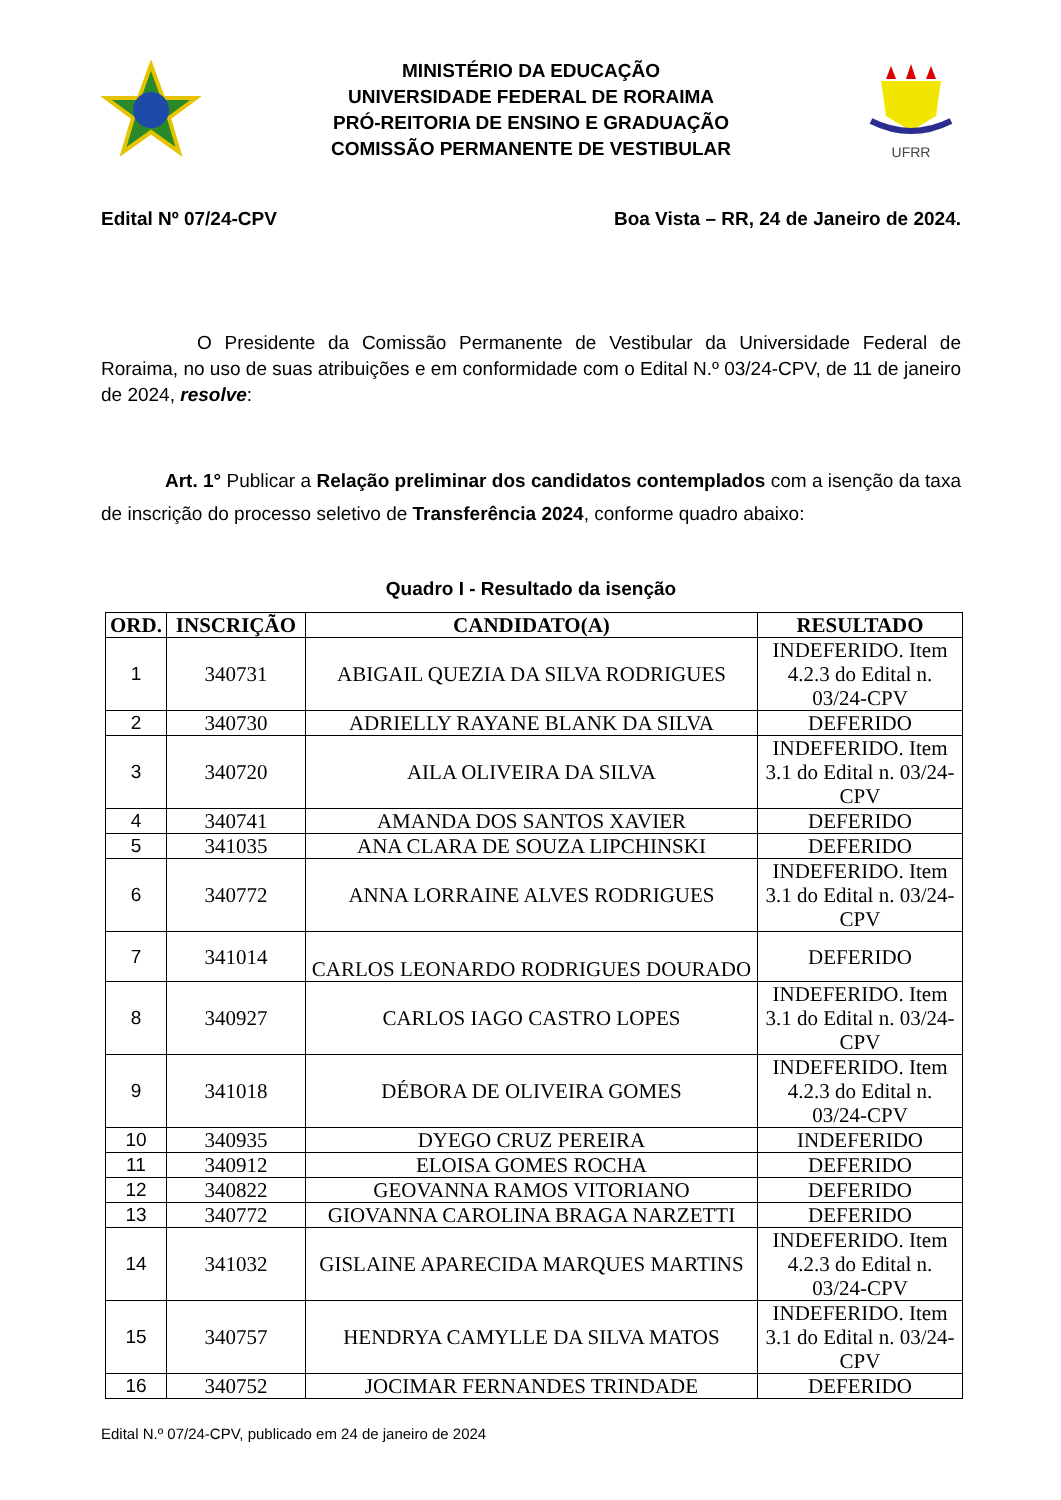MINISTÉRIO DA EDUCAÇÃO
UNIVERSIDADE FEDERAL DE RORAIMA
PRÓ-REITORIA DE ENSINO E GRADUAÇÃO
COMISSÃO PERMANENTE DE VESTIBULAR
UFRR
Edital Nº 07/24-CPV Boa Vista – RR, 24 de Janeiro de 2024.
O Presidente da Comissão Permanente de Vestibular da Universidade Federal de Roraima, no uso de suas atribuições e em conformidade com o Edital N.º 03/24-CPV, de 11 de janeiro de 2024, resolve:
Art. 1° Publicar a Relação preliminar dos candidatos contemplados com a isenção da taxa de inscrição do processo seletivo de Transferência 2024, conforme quadro abaixo:
Quadro I - Resultado da isenção
| ORD. | INSCRIÇÃO | CANDIDATO(A) | RESULTADO |
| --- | --- | --- | --- |
| 1 | 340731 | ABIGAIL QUEZIA DA SILVA RODRIGUES | INDEFERIDO. Item 4.2.3 do Edital n. 03/24-CPV |
| 2 | 340730 | ADRIELLY RAYANE BLANK DA SILVA | DEFERIDO |
| 3 | 340720 | AILA OLIVEIRA DA SILVA | INDEFERIDO. Item 3.1 do Edital n. 03/24-CPV |
| 4 | 340741 | AMANDA DOS SANTOS XAVIER | DEFERIDO |
| 5 | 341035 | ANA CLARA DE SOUZA LIPCHINSKI | DEFERIDO |
| 6 | 340772 | ANNA LORRAINE ALVES RODRIGUES | INDEFERIDO. Item 3.1 do Edital n. 03/24-CPV |
| 7 | 341014 | CARLOS LEONARDO RODRIGUES DOURADO | DEFERIDO |
| 8 | 340927 | CARLOS IAGO CASTRO LOPES | INDEFERIDO. Item 3.1 do Edital n. 03/24-CPV |
| 9 | 341018 | DÉBORA DE OLIVEIRA GOMES | INDEFERIDO. Item 4.2.3 do Edital n. 03/24-CPV |
| 10 | 340935 | DYEGO CRUZ PEREIRA | INDEFERIDO |
| 11 | 340912 | ELOISA GOMES ROCHA | DEFERIDO |
| 12 | 340822 | GEOVANNA RAMOS VITORIANO | DEFERIDO |
| 13 | 340772 | GIOVANNA CAROLINA BRAGA NARZETTI | DEFERIDO |
| 14 | 341032 | GISLAINE APARECIDA MARQUES MARTINS | INDEFERIDO. Item 4.2.3 do Edital n. 03/24-CPV |
| 15 | 340757 | HENDRYA CAMYLLE DA SILVA MATOS | INDEFERIDO. Item 3.1 do Edital n. 03/24-CPV |
| 16 | 340752 | JOCIMAR FERNANDES TRINDADE | DEFERIDO |
Edital N.º 07/24-CPV, publicado em 24 de janeiro de 2024